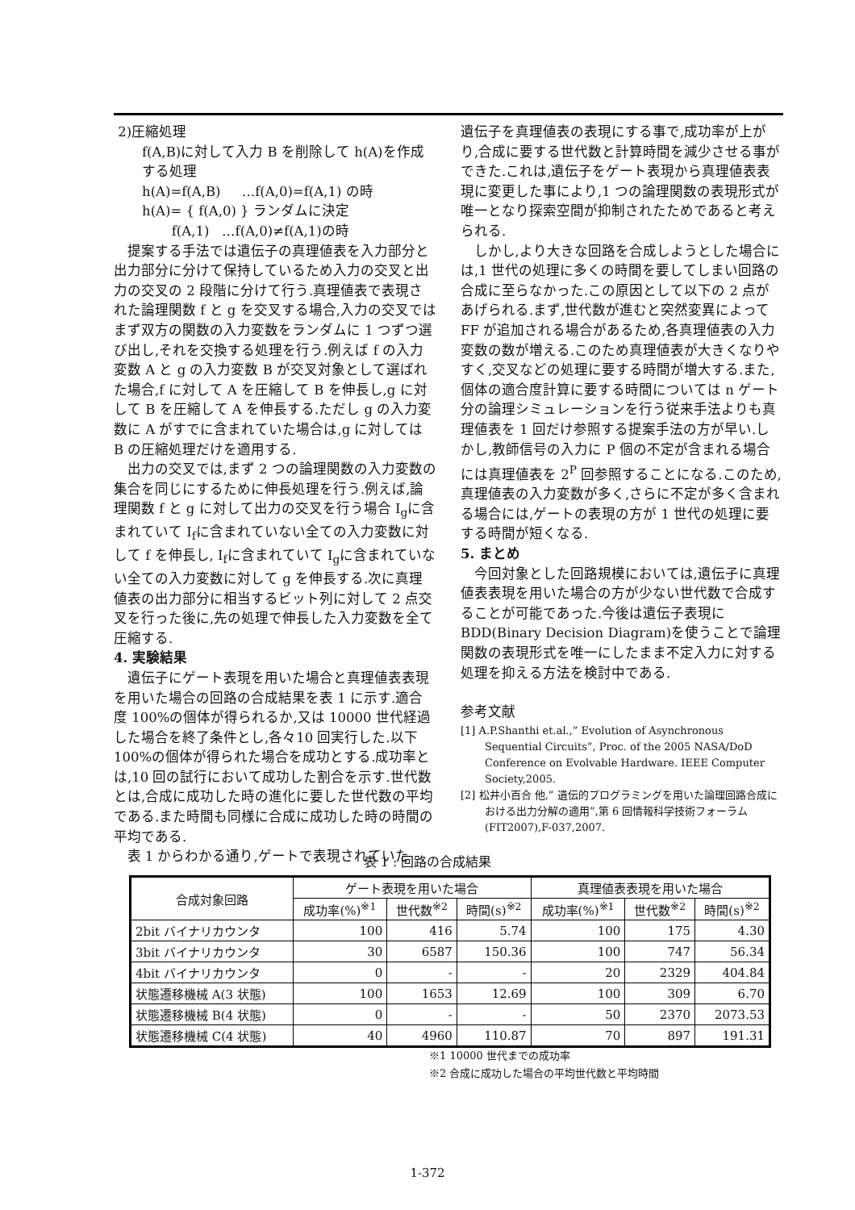2)圧縮処理
f(A,B)に対して入力 B を削除して h(A)を作成する処理
h(A)=f(A,B) …f(A,0)=f(A,1) の時
h(A)= { f(A,0) } ランダムに決定
f(A,1) …f(A,0)≠f(A,1)の時
提案する手法では遺伝子の真理値表を入力部分と出力部分に分けて保持しているため入力の交叉と出力の交叉の 2 段階に分けて行う.真理値表で表現された論理関数 f と g を交叉する場合,入力の交叉ではまず双方の関数の入力変数をランダムに 1 つずつ選び出し,それを交換する処理を行う.例えば f の入力変数 A と g の入力変数 B が交叉対象として選ばれた場合,f に対して A を圧縮して B を伸長し,g に対して B を圧縮して A を伸長する.ただし g の入力変数に A がすでに含まれていた場合は,g に対しては B の圧縮処理だけを適用する.
出力の交叉では,まず 2 つの論理関数の入力変数の集合を同じにするために伸長処理を行う.例えば,論理関数 f と g に対して出力の交叉を行う場合 I<sub>g</sub>に含まれていて I<sub>f</sub>に含まれていない全ての入力変数に対して f を伸長し, I<sub>f</sub>に含まれていて I<sub>g</sub>に含まれていない全ての入力変数に対して g を伸長する.次に真理値表の出力部分に相当するビット列に対して 2 点交叉を行った後に,先の処理で伸長した入力変数を全て圧縮する.
4. 実験結果
遺伝子にゲート表現を用いた場合と真理値表表現を用いた場合の回路の合成結果を表 1 に示す.適合度 100%の個体が得られるか,又は 10000 世代経過した場合を終了条件とし,各々10 回実行した.以下 100%の個体が得られた場合を成功とする.成功率とは,10 回の試行において成功した割合を示す.世代数とは,合成に成功した時の進化に要した世代数の平均である.また時間も同様に合成に成功した時の時間の平均である.
表 1 からわかる通り,ゲートで表現されていた
遺伝子を真理値表の表現にする事で,成功率が上がり,合成に要する世代数と計算時間を減少させる事ができた.これは,遺伝子をゲート表現から真理値表表現に変更した事により,1 つの論理関数の表現形式が唯一となり探索空間が抑制されたためであると考えられる.
しかし,より大きな回路を合成しようとした場合には,1 世代の処理に多くの時間を要してしまい回路の合成に至らなかった.この原因として以下の 2 点があげられる.まず,世代数が進むと突然変異によって FF が追加される場合があるため,各真理値表の入力変数の数が増える.このため真理値表が大きくなりやすく,交叉などの処理に要する時間が増大する.また,個体の適合度計算に要する時間については n ゲート分の論理シミュレーションを行う従来手法よりも真理値表を 1 回だけ参照する提案手法の方が早い.しかし,教師信号の入力に P 個の不定が含まれる場合には真理値表を 2<sup>P</sup> 回参照することになる.このため,真理値表の入力変数が多く,さらに不定が多く含まれる場合には,ゲートの表現の方が 1 世代の処理に要する時間が短くなる.
5. まとめ
今回対象とした回路規模においては,遺伝子に真理値表表現を用いた場合の方が少ない世代数で合成することが可能であった.今後は遺伝子表現に BDD(Binary Decision Diagram)を使うことで論理関数の表現形式を唯一にしたまま不定入力に対する処理を抑える方法を検討中である.
参考文献
[1] A.P.Shanthi et.al.,” Evolution of Asynchronous Sequential Circuits”, Proc. of the 2005 NASA/DoD Conference on Evolvable Hardware. IEEE Computer Society,2005.
[2] 松井小百合 他,” 遺伝的プログラミングを用いた論理回路合成における出力分解の適用”,第 6 回情報科学技術フォーラム(FIT2007),F-037,2007.
表 1 : 回路の合成結果
| 合成対象回路 | ゲート表現を用いた場合 | | | 真理値表表現を用いた場合 | | |
| --- | --- | --- | --- | --- | --- | --- |
| | 成功率(%)<sup>※1</sup> | 世代数<sup>※2</sup> | 時間(s)<sup>※2</sup> | 成功率(%)<sup>※1</sup> | 世代数<sup>※2</sup> | 時間(s)<sup>※2</sup> |
| 2bit バイナリカウンタ | 100 | 416 | 5.74 | 100 | 175 | 4.30 |
| 3bit バイナリカウンタ | 30 | 6587 | 150.36 | 100 | 747 | 56.34 |
| 4bit バイナリカウンタ | 0 | - | - | 20 | 2329 | 404.84 |
| 状態遷移機械 A(3 状態) | 100 | 1653 | 12.69 | 100 | 309 | 6.70 |
| 状態遷移機械 B(4 状態) | 0 | - | - | 50 | 2370 | 2073.53 |
| 状態遷移機械 C(4 状態) | 40 | 4960 | 110.87 | 70 | 897 | 191.31 |
※1 10000 世代までの成功率
※2 合成に成功した場合の平均世代数と平均時間
1-372